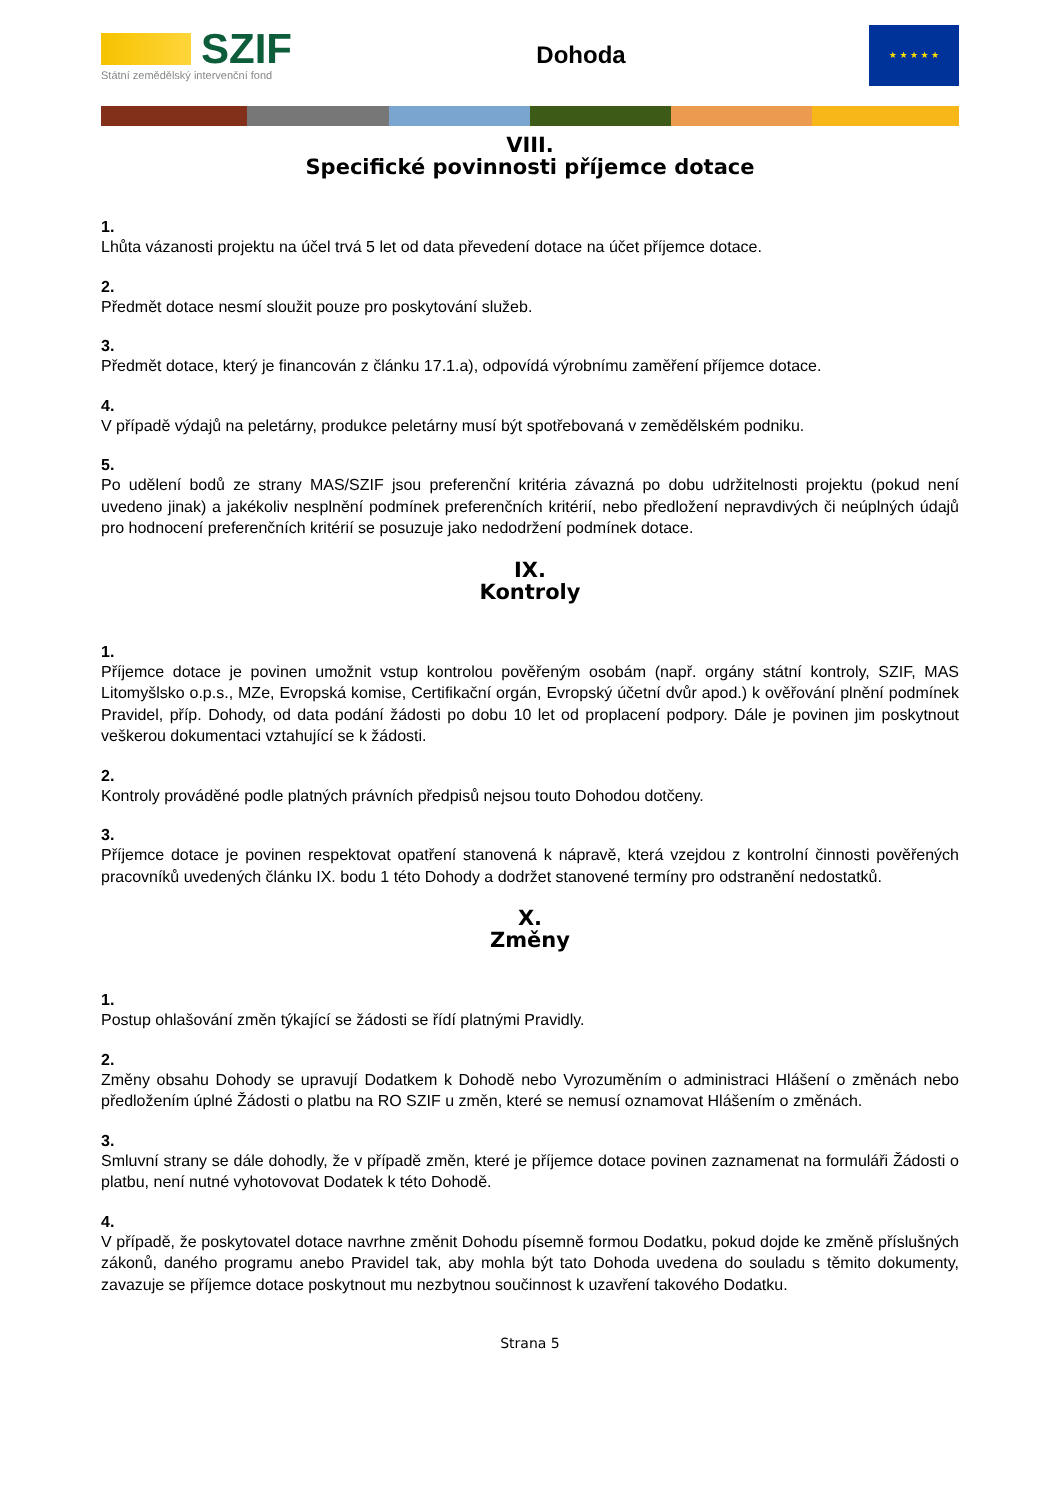SZIF
Státní zemědělský intervenční fond
Dohoda
★ ★ ★ ★ ★
VIII.
Specifické povinnosti příjemce dotace
1.
Lhůta vázanosti projektu na účel trvá 5 let od data převedení dotace na účet příjemce dotace.
2.
Předmět dotace nesmí sloužit pouze pro poskytování služeb.
3.
Předmět dotace, který je financován z článku 17.1.a), odpovídá výrobnímu zaměření příjemce dotace.
4.
V případě výdajů na peletárny, produkce peletárny musí být spotřebovaná v zemědělském podniku.
5.
Po udělení bodů ze strany MAS/SZIF jsou preferenční kritéria závazná po dobu udržitelnosti projektu (pokud není uvedeno jinak) a jakékoliv nesplnění podmínek preferenčních kritérií, nebo předložení nepravdivých či neúplných údajů pro hodnocení preferenčních kritérií se posuzuje jako nedodržení podmínek dotace.
IX.
Kontroly
1.
Příjemce dotace je povinen umožnit vstup kontrolou pověřeným osobám (např. orgány státní kontroly, SZIF, MAS Litomyšlsko o.p.s., MZe, Evropská komise, Certifikační orgán, Evropský účetní dvůr apod.) k ověřování plnění podmínek Pravidel, příp. Dohody, od data podání žádosti po dobu 10 let od proplacení podpory. Dále je povinen jim poskytnout veškerou dokumentaci vztahující se k žádosti.
2.
Kontroly prováděné podle platných právních předpisů nejsou touto Dohodou dotčeny.
3.
Příjemce dotace je povinen respektovat opatření stanovená k nápravě, která vzejdou z kontrolní činnosti pověřených pracovníků uvedených článku IX. bodu 1 této Dohody a dodržet stanovené termíny pro odstranění nedostatků.
X.
Změny
1.
Postup ohlašování změn týkající se žádosti se řídí platnými Pravidly.
2.
Změny obsahu Dohody se upravují Dodatkem k Dohodě nebo Vyrozuměním o administraci Hlášení o změnách nebo předložením úplné Žádosti o platbu na RO SZIF u změn, které se nemusí oznamovat Hlášením o změnách.
3.
Smluvní strany se dále dohodly, že v případě změn, které je příjemce dotace povinen zaznamenat na formuláři Žádosti o platbu, není nutné vyhotovovat Dodatek k této Dohodě.
4.
V případě, že poskytovatel dotace navrhne změnit Dohodu písemně formou Dodatku, pokud dojde ke změně příslušných zákonů, daného programu anebo Pravidel tak, aby mohla být tato Dohoda uvedena do souladu s těmito dokumenty, zavazuje se příjemce dotace poskytnout mu nezbytnou součinnost k uzavření takového Dodatku.
Strana 5